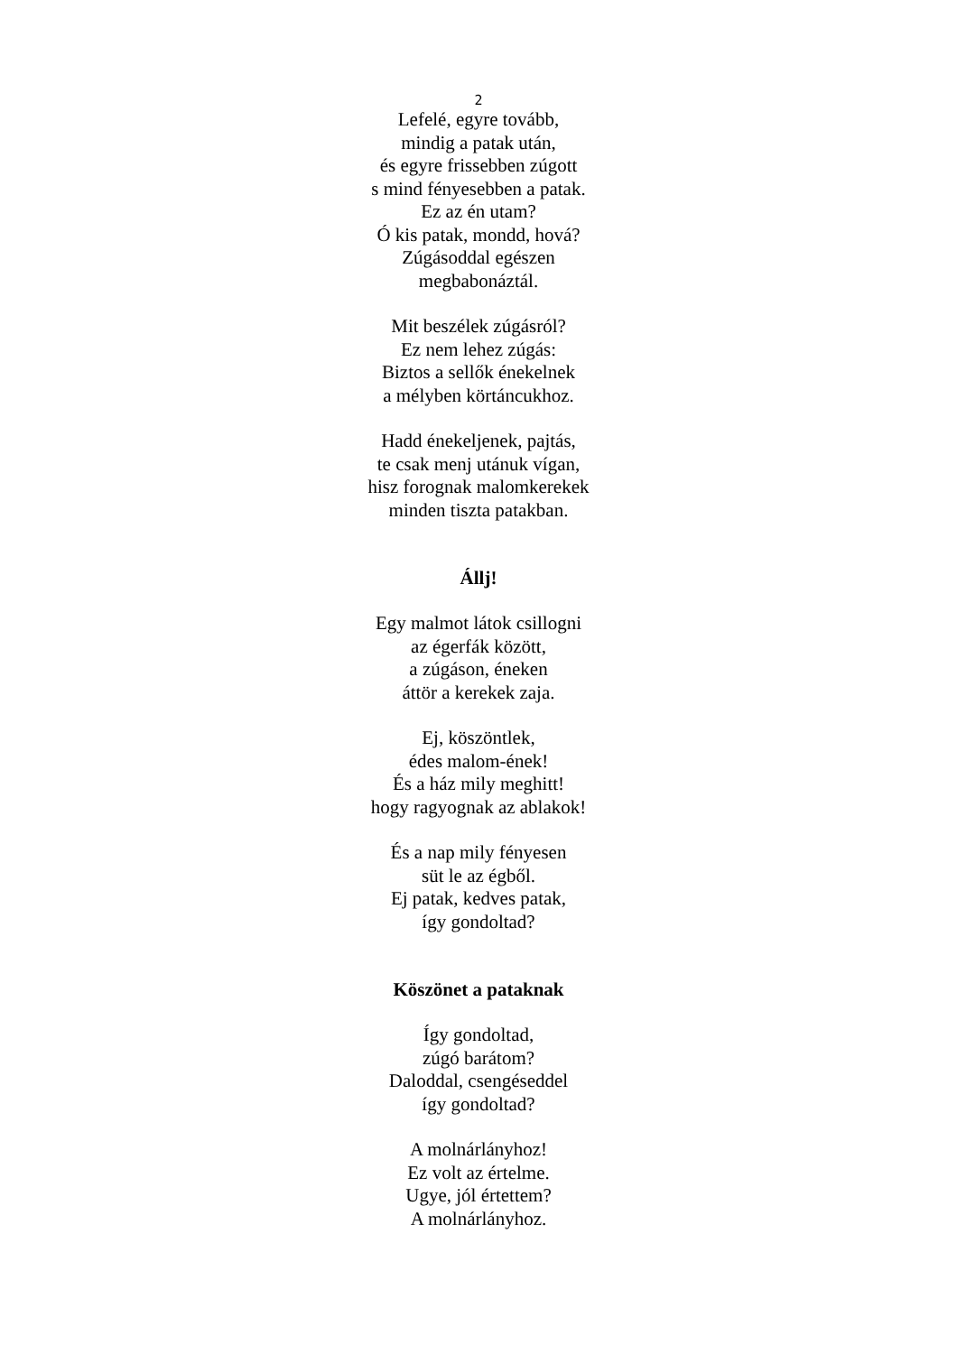2
Lefelé, egyre tovább,
mindig a patak után,
és egyre frissebben zúgott
s mind fényesebben a patak.
Ez az én utam?
Ó kis patak, mondd, hová?
Zúgásoddal egészen
megbabonáztál.
Mit beszélek zúgásról?
Ez nem lehez zúgás:
Biztos a sellők énekelnek
a mélyben körtáncukhoz.
Hadd énekeljenek, pajtás,
te csak menj utánuk vígan,
hisz forognak malomkerekek
minden tiszta patakban.
Állj!
Egy malmot látok csillogni
az égerfák között,
a zúgáson, éneken
áttör a kerekek zaja.
Ej, köszöntlek,
édes malom-ének!
És a ház mily meghitt!
hogy ragyognak az ablakok!
És a nap mily fényesen
süt le az égből.
Ej patak, kedves patak,
így gondoltad?
Köszönet a pataknak
Így gondoltad,
zúgó barátom?
Daloddal, csengéseddel
így gondoltad?
A molnárlányhoz!
Ez volt az értelme.
Ugye, jól értettem?
A molnárlányhoz.